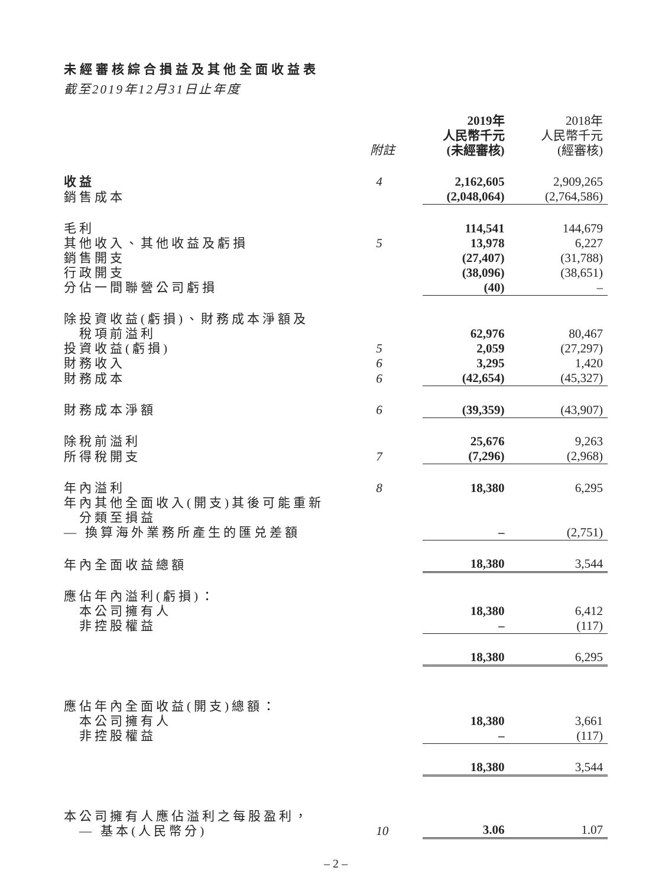未經審核綜合損益及其他全面收益表
截至2019年12月31日止年度
| | 附註 | 2019年 人民幣千元 (未經審核) | 2018年 人民幣千元 (經審核) |
| --- | --- | --- | --- |
| 收益 | 4 | 2,162,605 | 2,909,265 |
| 銷售成本 | | (2,048,064) | (2,764,586) |
| 毛利 | | 114,541 | 144,679 |
| 其他收入、其他收益及虧損 | 5 | 13,978 | 6,227 |
| 銷售開支 | | (27,407) | (31,788) |
| 行政開支 | | (38,096) | (38,651) |
| 分佔一間聯營公司虧損 | | (40) | – |
| 除投資收益(虧損)、財務成本淨額及 稅項前溢利 | | 62,976 | 80,467 |
| 投資收益(虧損) | 5 | 2,059 | (27,297) |
| 財務收入 | 6 | 3,295 | 1,420 |
| 財務成本 | 6 | (42,654) | (45,327) |
| 財務成本淨額 | 6 | (39,359) | (43,907) |
| 除稅前溢利 | | 25,676 | 9,263 |
| 所得稅開支 | 7 | (7,296) | (2,968) |
| 年內溢利 | 8 | 18,380 | 6,295 |
| 年內其他全面收入(開支)其後可能重新 分類至損益 | | | |
| — 換算海外業務所產生的匯兑差額 | | – | (2,751) |
| 年內全面收益總額 | | 18,380 | 3,544 |
| 應佔年內溢利(虧損)： | | | |
| 本公司擁有人 | | 18,380 | 6,412 |
| 非控股權益 | | – | (117) |
| | | 18,380 | 6,295 |
| 應佔年內全面收益(開支)總額： | | | |
| 本公司擁有人 | | 18,380 | 3,661 |
| 非控股權益 | | – | (117) |
| | | 18,380 | 3,544 |
| 本公司擁有人應佔溢利之每股盈利， — 基本(人民幣分) | 10 | 3.06 | 1.07 |
– 2 –